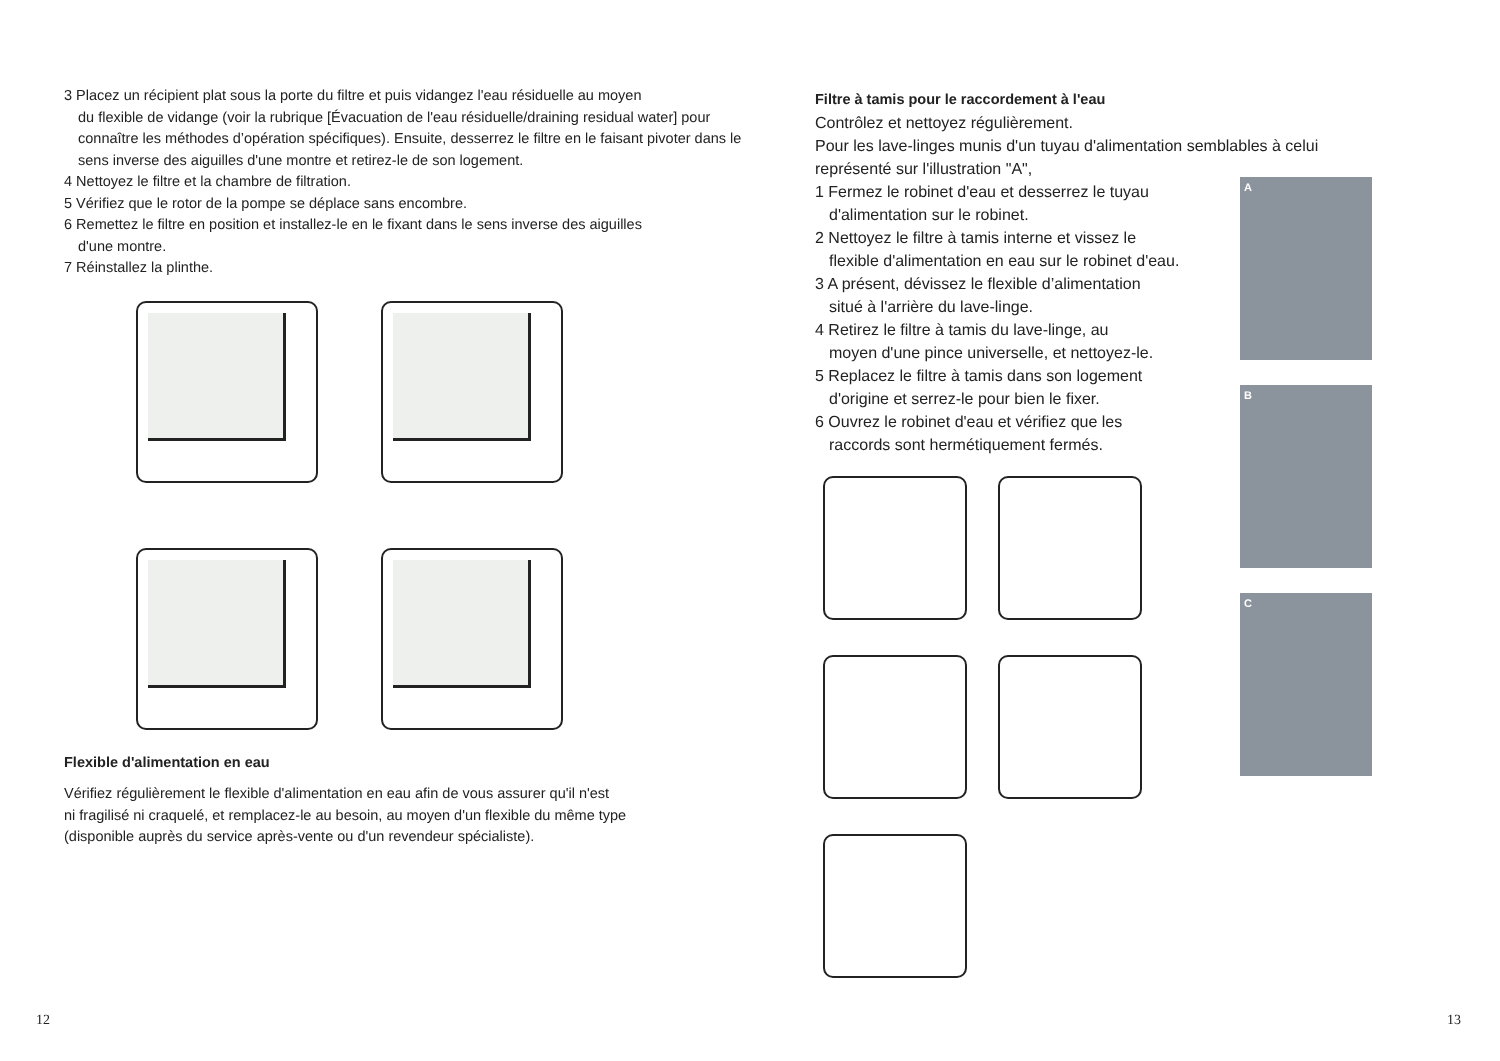3 Placez un récipient plat sous la porte du filtre et puis vidangez l'eau résiduelle au moyen
du flexible de vidange (voir la rubrique [Évacuation de l'eau résiduelle/draining residual water] pour connaître les méthodes d’opération spécifiques). Ensuite, desserrez le filtre en le faisant pivoter dans le sens inverse des aiguilles d'une montre et retirez-le de son logement.
4 Nettoyez le filtre et la chambre de filtration.
5 Vérifiez que le rotor de la pompe se déplace sans encombre.
6 Remettez le filtre en position et installez-le en le fixant dans le sens inverse des aiguilles
d'une montre.
7 Réinstallez la plinthe.
Flexible d'alimentation en eau
Vérifiez régulièrement le flexible d'alimentation en eau afin de vous assurer qu'il n'est
ni fragilisé ni craquelé, et remplacez-le au besoin, au moyen d'un flexible du même type
(disponible auprès du service après-vente ou d'un revendeur spécialiste).
Filtre à tamis pour le raccordement à l'eau
Contrôlez et nettoyez régulièrement.
Pour les lave-linges munis d'un tuyau d'alimentation semblables à celui représenté sur l'illustration "A",
1 Fermez le robinet d'eau et desserrez le tuyau
d'alimentation sur le robinet.
2 Nettoyez le filtre à tamis interne et vissez le
flexible d'alimentation en eau sur le robinet d'eau.
3 A présent, dévissez le flexible d’alimentation
situé à l'arrière du lave-linge.
4 Retirez le filtre à tamis du lave-linge, au
moyen d'une pince universelle, et nettoyez-le.
5 Replacez le filtre à tamis dans son logement
d'origine et serrez-le pour bien le fixer.
6 Ouvrez le robinet d'eau et vérifiez que les
raccords sont hermétiquement fermés.
A
B
C
12 13